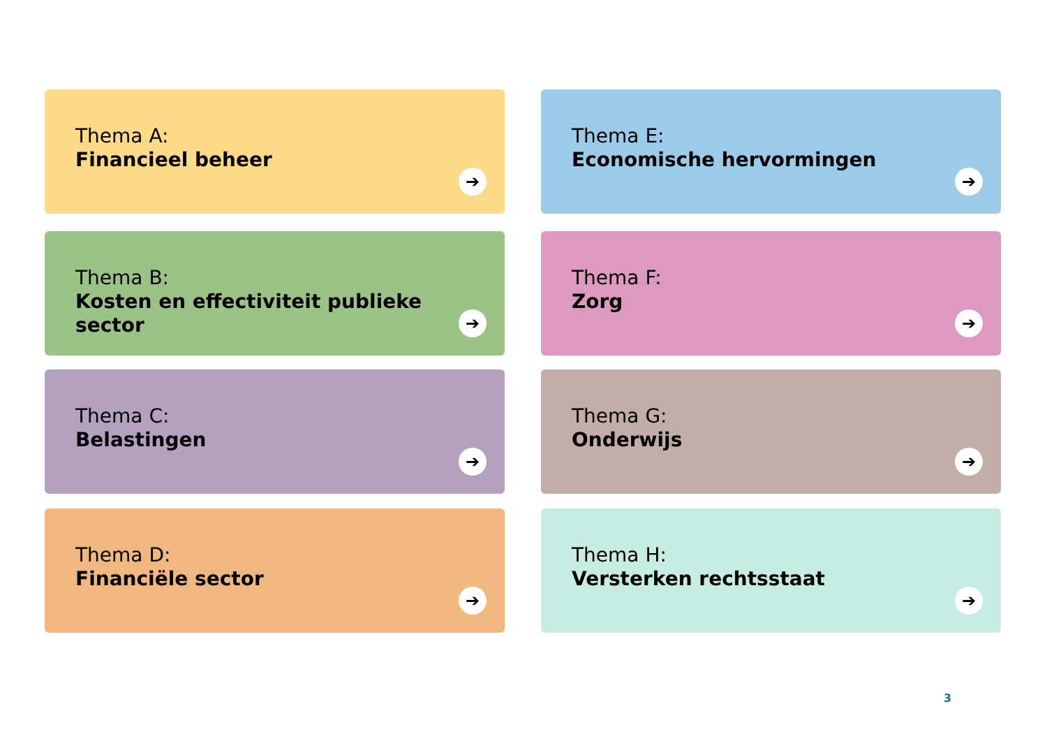Thema A:
Financieel beheer
➔
Thema E:
Economische hervormingen
➔
Thema B:
Kosten en effectiviteit publieke sector
➔
Thema F:
Zorg
➔
Thema C:
Belastingen
➔
Thema G:
Onderwijs
➔
Thema D:
Financiële sector
➔
Thema H:
Versterken rechtsstaat
➔
3